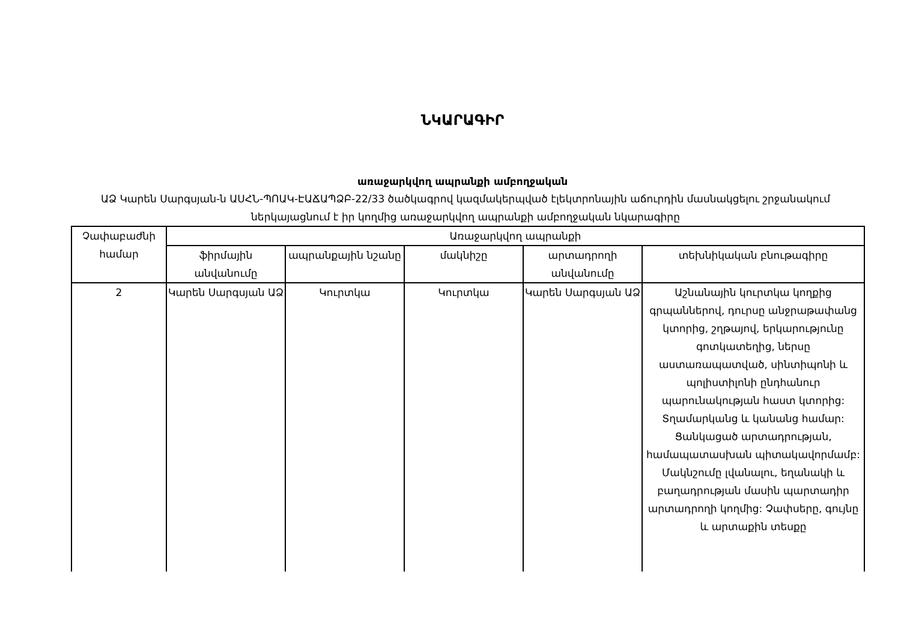ՆԿԱՐԱԳԻՐ
առաջարկվող ապրանքի ամբողջական
ԱՁ Կարեն Սարգսյան-ն ԱՍՀՆ-ՊՈԱԿ-ԷԱՃԱՊՁԲ-22/33 ծածկագրով կազմակերպված էլեկտրոնային աճուրդին մասնակցելու շրջանակում ներկայացնում է իր կողմից առաջարկվող ապրանքի ամբողջական նկարագիրը
| Չափաբաժնի համար | Առաջարկվող ապրանքի | | | | |
| --- | --- | --- | --- | --- | --- |
| | ֆիրմային անվանումը | ապրանքային նշանը | մակնիշը | արտադրողի անվանումը | տեխնիկական բնութագիրը |
| 2 | Կարեն Սարգսյան ԱՁ | Կուրտկա | Կուրտկա | Կարեն Սարգսյան ԱՁ | Աշնանային կուրտկա կողքից գրպաններով, դուրսը անջրաթափանց կտորից, շղթայով, երկարությունը գոտկատեղից, ներսը աստառապատված, սինտիպոնի և պոլիստիլոնի ընդհանուր պարունակության հաստ կտորից: Տղամարկանց և կանանց համար: Ցանկացած արտադրության, համապատասխան պիտակավորմամբ: Մակնշումը լվանալու, եղանակի և բաղադրության մասին պարտադիր արտադրողի կողմից: Չափսերը, գույնը և արտաքին տեսքը |